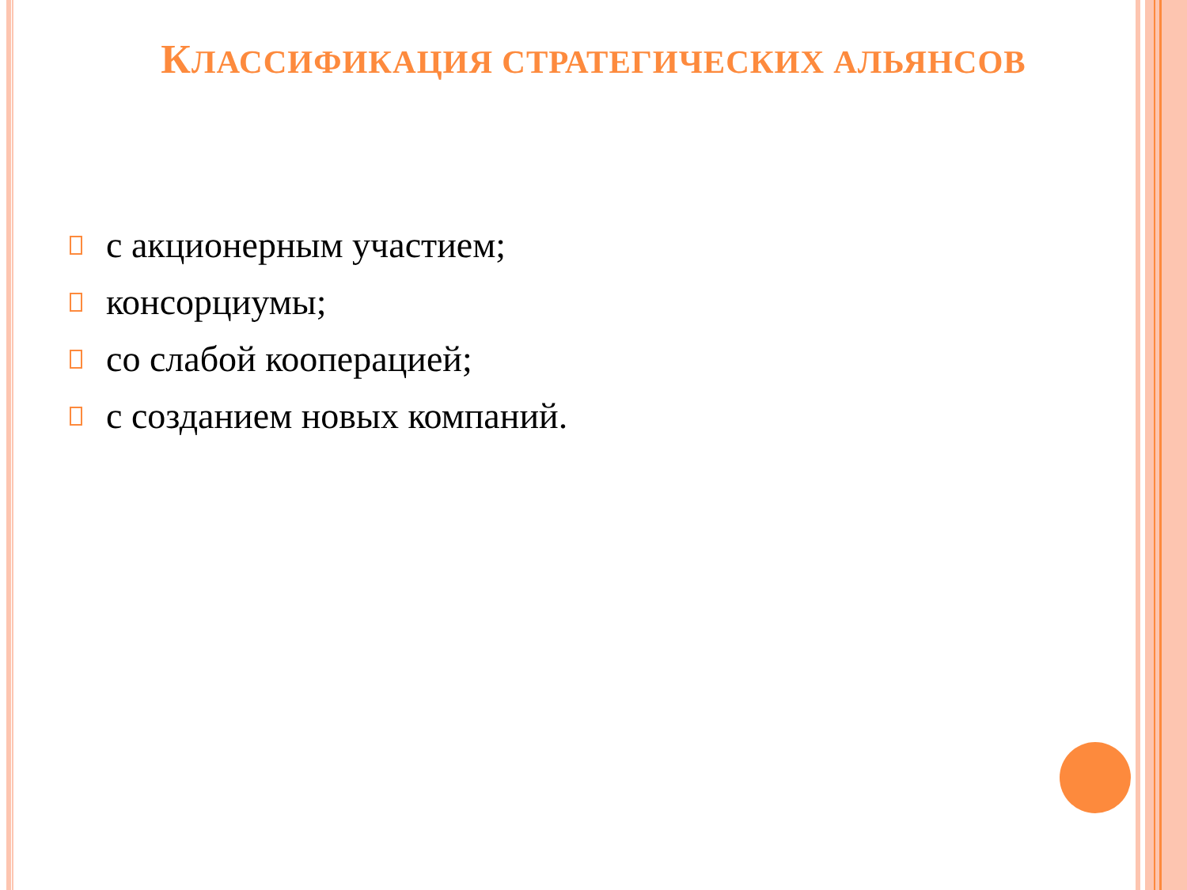КЛАССИФИКАЦИЯ СТРАТЕГИЧЕСКИХ АЛЬЯНСОВ
с акционерным участием;
консорциумы;
со слабой кооперацией;
с созданием новых компаний.